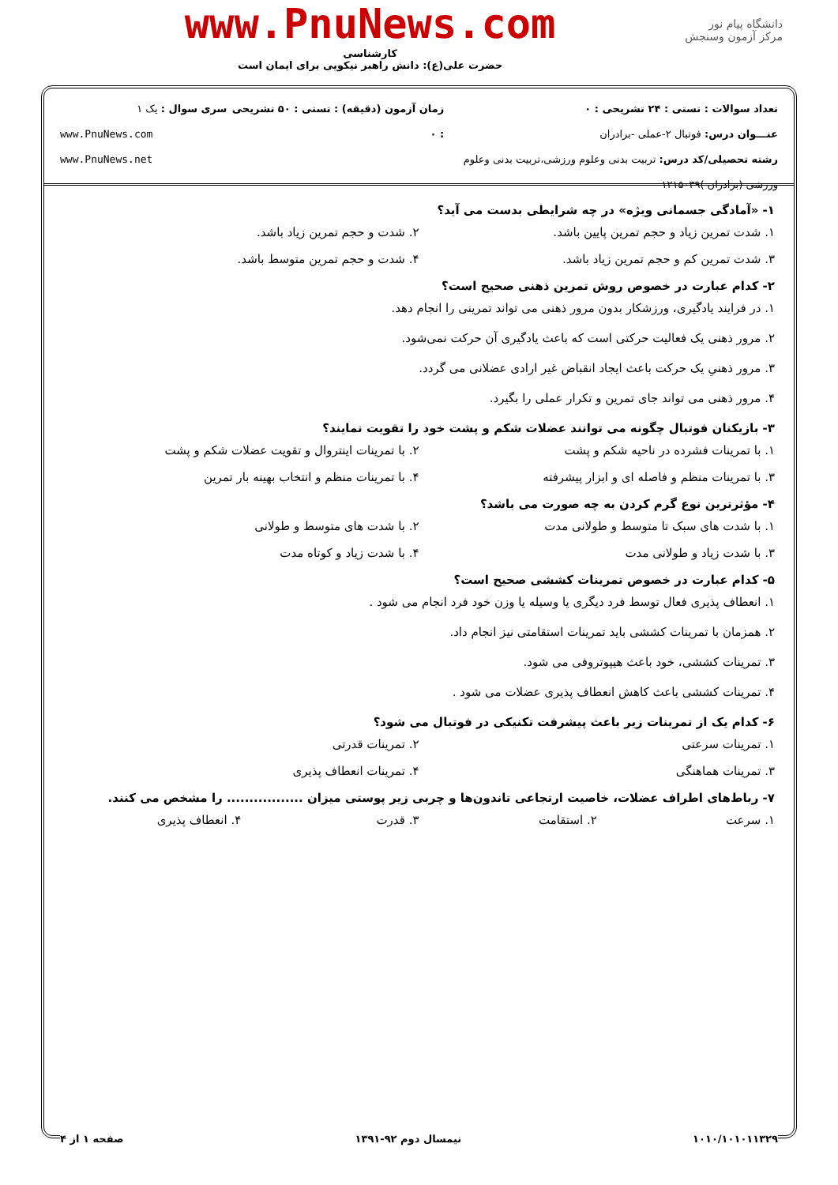دانشگاه پیام نور
مرکز آزمون وسنجش
www.PnuNews.com
کارشناسی
حضرت علی(ع): دانش راهبر نیکویی برای ایمان است
تعداد سوالات : تستی : ۲۴ تشریحی : ۰
عنـــوان درس: فوتبال ۲-عملی -برادران
رشته تحصیلی/کد درس: تربیت بدنی وعلوم ورزشی،تربیت بدنی وعلوم ورزشی (برادران )۱۲۱۵۰۳۹
زمان آزمون (دقیقه) : تستی : ۵۰ تشریحی : ۰
سری سوال : یک ۱
www.PnuNews.com
www.PnuNews.net
۱- «آمادگی جسمانی ویژه» در چه شرایطی بدست می آید؟
۱. شدت تمرین زیاد و حجم تمرین پایین باشد. ۲. شدت و حجم تمرین زیاد باشد.
۳. شدت تمرین کم و حجم تمرین زیاد باشد. ۴. شدت و حجم تمرین متوسط باشد.
۲- کدام عبارت در خصوص روش تمرین ذهنی صحیح است؟
۱. در فرایند یادگیری، ورزشکار بدون مرور ذهنی می تواند تمرینی را انجام دهد.
۲. مرور ذهنی یک فعالیت حرکتی است که باعث یادگیری آن حرکت نمی‌شود.
۳. مرور ذهنیِ یک حرکت باعث ایجاد انقباض غیر ارادی عضلانی می گردد.
۴. مرور ذهنی می تواند جای تمرین و تکرار عملی را بگیرد.
۳- بازیکنان فوتبال چگونه می توانند عضلات شکم و پشت خود را تقویت نمایند؟
۱. با تمرینات فشرده در ناحیه شکم و پشت ۲. با تمرینات اینتروال و تقویت عضلات شکم و پشت
۳. با تمرینات منظم و فاصله ای و ابزار پیشرفته ۴. با تمرینات منظم و انتخاب بهینه بار تمرین
۴- مؤثرترین نوع گرم کردن به چه صورت می باشد؟
۱. با شدت های سبک تا متوسط و طولانی مدت ۲. با شدت های متوسط و طولانی
۳. با شدت زیاد و طولانی مدت ۴. با شدت زیاد و کوتاه مدت
۵- کدام عبارت در خصوص تمرینات کششی صحیح است؟
۱. انعطاف پذیری فعال توسط فرد دیگری یا وسیله یا وزن خود فرد انجام می شود .
۲. همزمان با تمرینات کششی باید تمرینات استقامتی نیز انجام داد.
۳. تمرینات کششی، خود باعث هیپوتروفی می شود.
۴. تمرینات کششی باعث کاهش انعطاف پذیری عضلات می شود .
۶- کدام یک از تمرینات زیر باعث پیشرفت تکنیکی در فوتبال می شود؟
۱. تمرینات سرعتی ۲. تمرینات قدرتی
۳. تمرینات هماهنگی ۴. تمرینات انعطاف پذیری
۷- رباط‌های اطراف عضلات، خاصیت ارتجاعی تاندون‌ها و چربی زیر پوستی میزان ................. را مشخص می کنند.
۱. سرعت ۲. استقامت ۳. قدرت ۴. انعطاف پذیری
۱۰۱۰/۱۰۱۰۱۱۳۲۹ نیمسال دوم ۹۲-۱۳۹۱ صفحه ۱ از ۴